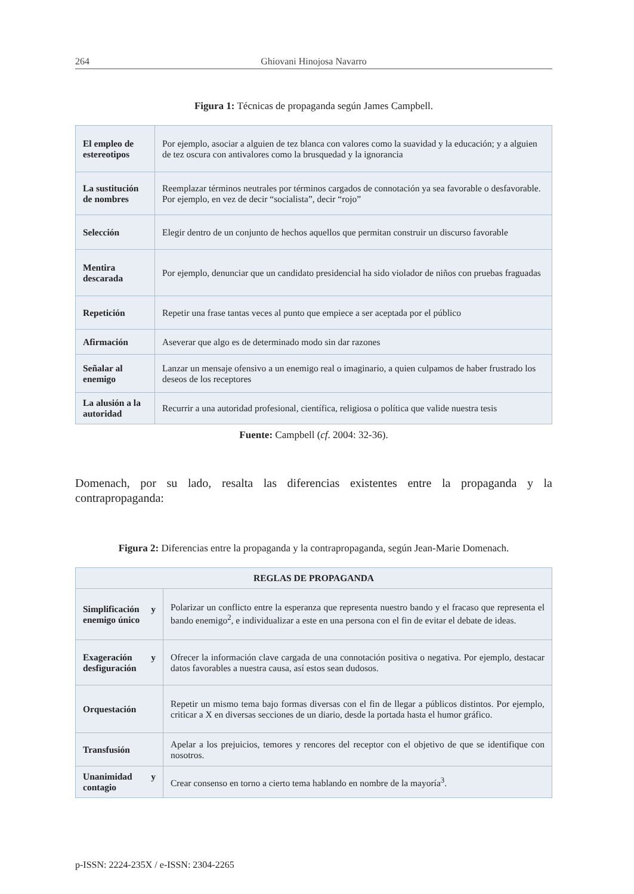264 Ghiovani Hinojosa Navarro
Figura 1: Técnicas de propaganda según James Campbell.
| El empleo de estereotipos | Por ejemplo, asociar a alguien de tez blanca con valores como la suavidad y la educación; y a alguien de tez oscura con antivalores como la brusquedad y la ignorancia |
| La sustitución de nombres | Reemplazar términos neutrales por términos cargados de connotación ya sea favorable o desfavorable. Por ejemplo, en vez de decir “socialista”, decir “rojo” |
| Selección | Elegir dentro de un conjunto de hechos aquellos que permitan construir un discurso favorable |
| Mentira descarada | Por ejemplo, denunciar que un candidato presidencial ha sido violador de niños con pruebas fraguadas |
| Repetición | Repetir una frase tantas veces al punto que empiece a ser aceptada por el público |
| Afirmación | Aseverar que algo es de determinado modo sin dar razones |
| Señalar al enemigo | Lanzar un mensaje ofensivo a un enemigo real o imaginario, a quien culpamos de haber frustrado los deseos de los receptores |
| La alusión a la autoridad | Recurrir a una autoridad profesional, científica, religiosa o política que valide nuestra tesis |
Fuente: Campbell (cf. 2004: 32-36).
Domenach, por su lado, resalta las diferencias existentes entre la propaganda y la contrapropaganda:
Figura 2: Diferencias entre la propaganda y la contrapropaganda, según Jean-Marie Domenach.
| REGLAS DE PROPAGANDA | |
| --- | --- |
| Simplificación y enemigo único | Polarizar un conflicto entre la esperanza que representa nuestro bando y el fracaso que representa el bando enemigo<sup>2</sup>, e individualizar a este en una persona con el fin de evitar el debate de ideas. |
| Exageración y desfiguración | Ofrecer la información clave cargada de una connotación positiva o negativa. Por ejemplo, destacar datos favorables a nuestra causa, así estos sean dudosos. |
| Orquestación | Repetir un mismo tema bajo formas diversas con el fin de llegar a públicos distintos. Por ejemplo, criticar a X en diversas secciones de un diario, desde la portada hasta el humor gráfico. |
| Transfusión | Apelar a los prejuicios, temores y rencores del receptor con el objetivo de que se identifique con nosotros. |
| Unanimidad y contagio | Crear consenso en torno a cierto tema hablando en nombre de la mayoría<sup>3</sup>. |
p-ISSN: 2224-235X / e-ISSN: 2304-2265